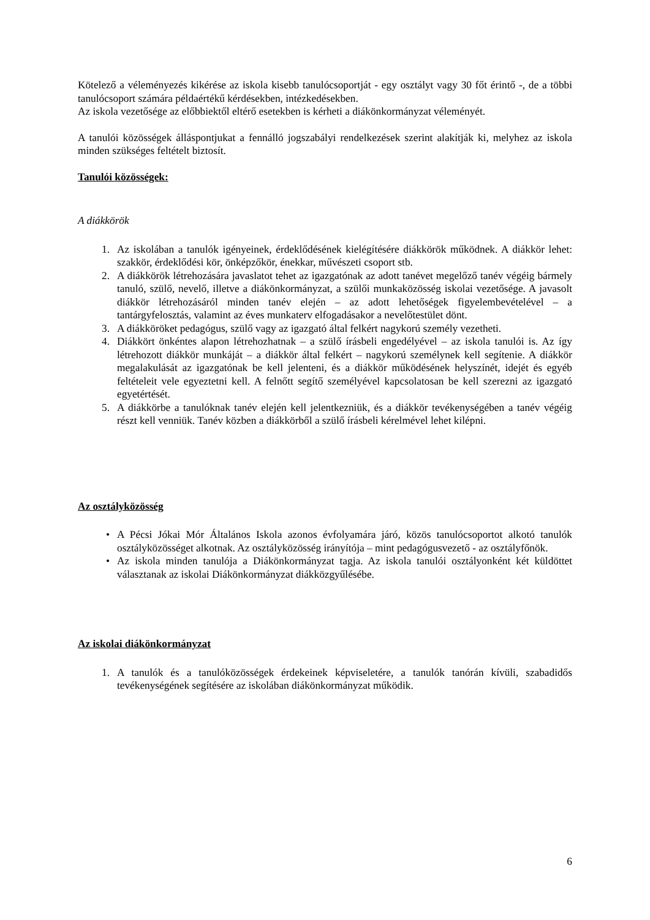Kötelező a véleményezés kikérése az iskola kisebb tanulócsoportját - egy osztályt vagy 30 főt érintő -, de a többi tanulócsoport számára példaértékű kérdésekben, intézkedésekben.
Az iskola vezetősége az előbbiektől eltérő esetekben is kérheti a diákönkormányzat véleményét.
A tanulói közösségek álláspontjukat a fennálló jogszabályi rendelkezések szerint alakítják ki, melyhez az iskola minden szükséges feltételt biztosít.
Tanulói közösségek:
A diákkörök
1. Az iskolában a tanulók igényeinek, érdeklődésének kielégítésére diákkörök működnek. A diákkör lehet: szakkör, érdeklődési kör, önképzőkör, énekkar, művészeti csoport stb.
2. A diákkörök létrehozására javaslatot tehet az igazgatónak az adott tanévet megelőző tanév végéig bármely tanuló, szülő, nevelő, illetve a diákönkormányzat, a szülői munkaközösség iskolai vezetősége. A javasolt diákkör létrehozásáról minden tanév elején – az adott lehetőségek figyelembevételével – a tantárgyfelosztás, valamint az éves munkaterv elfogadásakor a nevelőtestület dönt.
3. A diákköröket pedagógus, szülő vagy az igazgató által felkért nagykorú személy vezetheti.
4. Diákkört önkéntes alapon létrehozhatnak – a szülő írásbeli engedélyével – az iskola tanulói is. Az így létrehozott diákkör munkáját – a diákkör által felkért – nagykorú személynek kell segítenie. A diákkör megalakulását az igazgatónak be kell jelenteni, és a diákkör működésének helyszínét, idejét és egyéb feltételeit vele egyeztetni kell. A felnőtt segítő személyével kapcsolatosan be kell szerezni az igazgató egyetértését.
5. A diákkörbe a tanulóknak tanév elején kell jelentkezniük, és a diákkör tevékenységében a tanév végéig részt kell venniük. Tanév közben a diákkörből a szülő írásbeli kérelmével lehet kilépni.
Az osztályközösség
• A Pécsi Jókai Mór Általános Iskola azonos évfolyamára járó, közös tanulócsoportot alkotó tanulók osztályközösséget alkotnak. Az osztályközösség irányítója – mint pedagógusvezető - az osztályfőnök.
• Az iskola minden tanulója a Diákönkormányzat tagja. Az iskola tanulói osztályonként két küldöttet választanak az iskolai Diákönkormányzat diákközgyűlésébe.
Az iskolai diákönkormányzat
1. A tanulók és a tanulóközösségek érdekeinek képviseletére, a tanulók tanórán kívüli, szabadidős tevékenységének segítésére az iskolában diákönkormányzat működik.
6